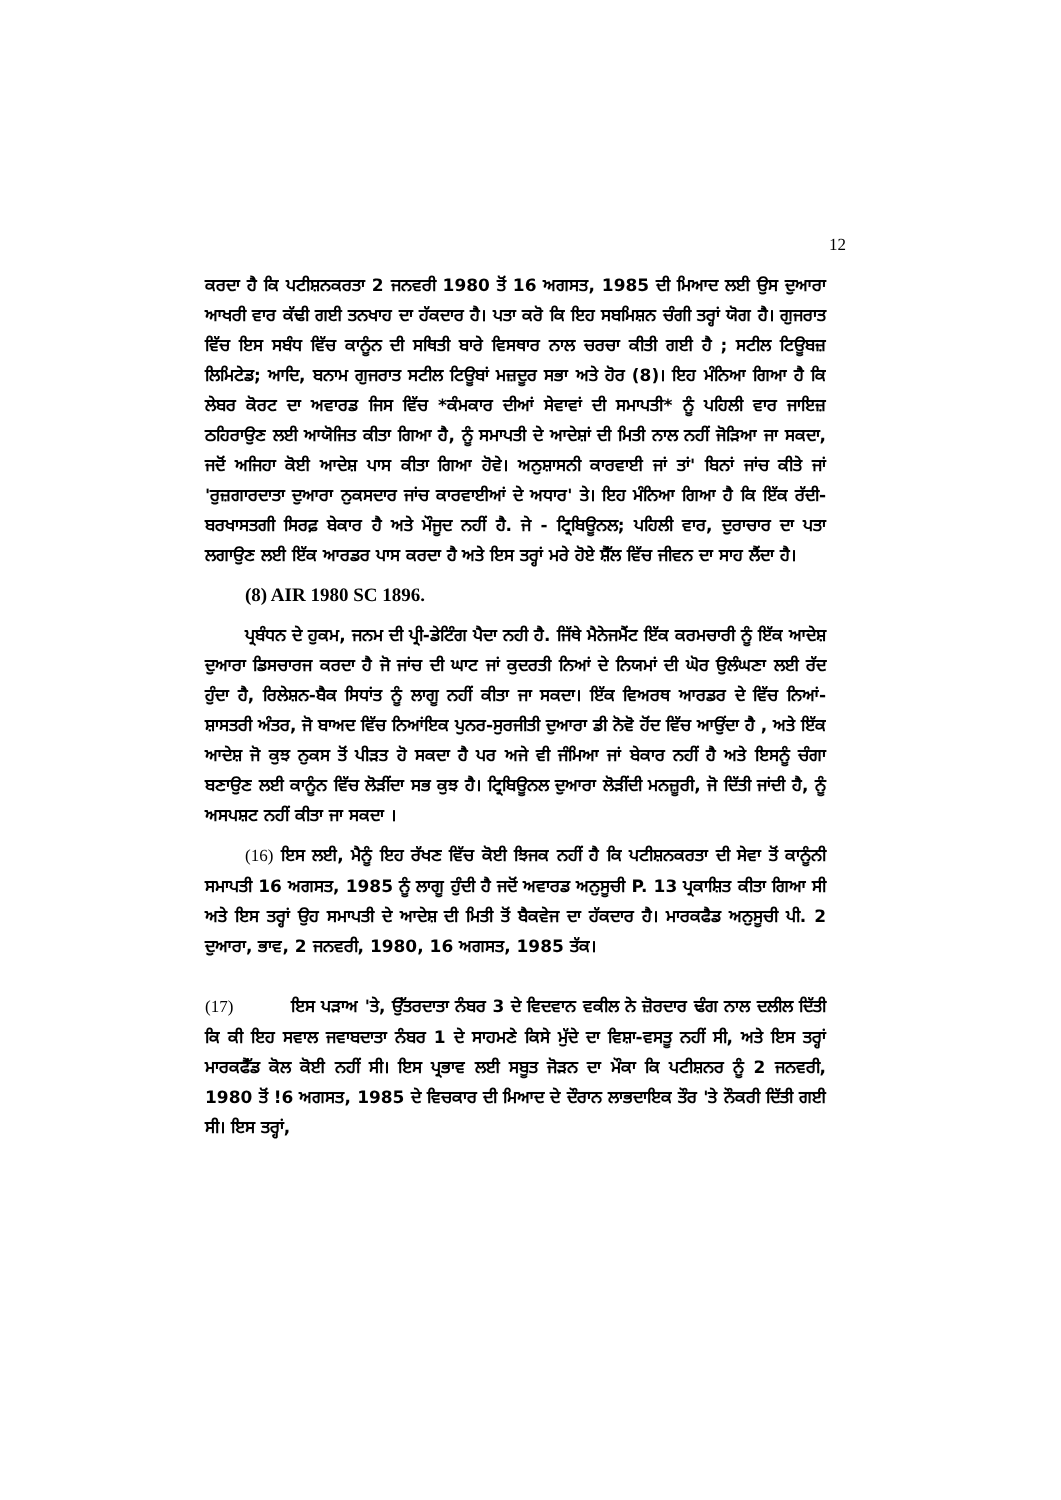12
ਕਰਦਾ ਹੈ ਕਿ ਪਟੀਸ਼ਨਕਰਤਾ 2 ਜਨਵਰੀ 1980 ਤੋਂ 16 ਅਗਸਤ, 1985 ਦੀ ਮਿਆਦ ਲਈ ਉਸ ਦੁਆਰਾ ਆਖਰੀ ਵਾਰ ਕੱਢੀ ਗਈ ਤਨਖਾਹ ਦਾ ਹੱਕਦਾਰ ਹੈ। ਪਤਾ ਕਰੋ ਕਿ ਇਹ ਸਬਮਿਸ਼ਨ ਚੰਗੀ ਤਰ੍ਹਾਂ ਯੋਗ ਹੈ। ਗੁਜਰਾਤ ਵਿੱਚ ਇਸ ਸਬੰਧ ਵਿੱਚ ਕਾਨੂੰਨ ਦੀ ਸਥਿਤੀ ਬਾਰੇ ਵਿਸਥਾਰ ਨਾਲ ਚਰਚਾ ਕੀਤੀ ਗਈ ਹੈ ; ਸਟੀਲ ਟਿਊਬਜ਼ ਲਿਮਿਟੇਡ; ਆਦਿ, ਬਨਾਮ ਗੁਜਰਾਤ ਸਟੀਲ ਟਿਊਬਾਂ ਮਜ਼ਦੂਰ ਸਭਾ ਅਤੇ ਹੋਰ (8)। ਇਹ ਮੰਨਿਆ ਗਿਆ ਹੈ ਕਿ ਲੇਬਰ ਕੋਰਟ ਦਾ ਅਵਾਰਡ ਜਿਸ ਵਿੱਚ *ਕੰਮਕਾਰ ਦੀਆਂ ਸੇਵਾਵਾਂ ਦੀ ਸਮਾਪਤੀ* ਨੂੰ ਪਹਿਲੀ ਵਾਰ ਜਾਇਜ਼ ਠਹਿਰਾਉਣ ਲਈ ਆਯੋਜਿਤ ਕੀਤਾ ਗਿਆ ਹੈ, ਨੂੰ ਸਮਾਪਤੀ ਦੇ ਆਦੇਸ਼ਾਂ ਦੀ ਮਿਤੀ ਨਾਲ ਨਹੀਂ ਜੋੜਿਆ ਜਾ ਸਕਦਾ, ਜਦੋਂ ਅਜਿਹਾ ਕੋਈ ਆਦੇਸ਼ ਪਾਸ ਕੀਤਾ ਗਿਆ ਹੋਵੇ। ਅਨੁਸ਼ਾਸਨੀ ਕਾਰਵਾਈ ਜਾਂ ਤਾਂ' ਬਿਨਾਂ ਜਾਂਚ ਕੀਤੇ ਜਾਂ 'ਰੁਜ਼ਗਾਰਦਾਤਾ ਦੁਆਰਾ ਨੁਕਸਦਾਰ ਜਾਂਚ ਕਾਰਵਾਈਆਂ ਦੇ ਅਧਾਰ' ਤੇ। ਇਹ ਮੰਨਿਆ ਗਿਆ ਹੈ ਕਿ ਇੱਕ ਰੱਦੀ-ਬਰਖਾਸਤਗੀ ਸਿਰਫ਼ ਬੇਕਾਰ ਹੈ ਅਤੇ ਮੌਜੂਦ ਨਹੀਂ ਹੈ. ਜੇ - ਟ੍ਰਿਬਿਊਨਲ; ਪਹਿਲੀ ਵਾਰ, ਦੁਰਾਚਾਰ ਦਾ ਪਤਾ ਲਗਾਉਣ ਲਈ ਇੱਕ ਆਰਡਰ ਪਾਸ ਕਰਦਾ ਹੈ ਅਤੇ ਇਸ ਤਰ੍ਹਾਂ ਮਰੇ ਹੋਏ ਸ਼ੈੱਲ ਵਿੱਚ ਜੀਵਨ ਦਾ ਸਾਹ ਲੈਂਦਾ ਹੈ।
(8) AIR 1980 SC 1896.
ਪ੍ਰਬੰਧਨ ਦੇ ਹੁਕਮ, ਜਨਮ ਦੀ ਪ੍ਰੀ-ਡੇਟਿੰਗ ਪੈਦਾ ਨਹੀ ਹੈ. ਜਿੱਥੇ ਮੈਨੇਜਮੈਂਟ ਇੱਕ ਕਰਮਚਾਰੀ ਨੂੰ ਇੱਕ ਆਦੇਸ਼ ਦੁਆਰਾ ਡਿਸਚਾਰਜ ਕਰਦਾ ਹੈ ਜੋ ਜਾਂਚ ਦੀ ਘਾਟ ਜਾਂ ਕੁਦਰਤੀ ਨਿਆਂ ਦੇ ਨਿਯਮਾਂ ਦੀ ਘੋਰ ਉਲੰਘਣਾ ਲਈ ਰੱਦ ਹੁੰਦਾ ਹੈ, ਰਿਲੇਸ਼ਨ-ਬੈਕ ਸਿਧਾਂਤ ਨੂੰ ਲਾਗੂ ਨਹੀਂ ਕੀਤਾ ਜਾ ਸਕਦਾ। ਇੱਕ ਵਿਅਰਥ ਆਰਡਰ ਦੇ ਵਿੱਚ ਨਿਆਂ-ਸ਼ਾਸਤਰੀ ਅੰਤਰ, ਜੋ ਬਾਅਦ ਵਿੱਚ ਨਿਆਂਇਕ ਪੁਨਰ-ਸੁਰਜੀਤੀ ਦੁਆਰਾ ਡੀ ਨੋਵੋ ਹੋਂਦ ਵਿੱਚ ਆਉਂਦਾ ਹੈ , ਅਤੇ ਇੱਕ ਆਦੇਸ਼ ਜੋ ਕੁਝ ਨੁਕਸ ਤੋਂ ਪੀੜਤ ਹੋ ਸਕਦਾ ਹੈ ਪਰ ਅਜੇ ਵੀ ਜੰਮਿਆ ਜਾਂ ਬੇਕਾਰ ਨਹੀਂ ਹੈ ਅਤੇ ਇਸਨੂੰ ਚੰਗਾ ਬਣਾਉਣ ਲਈ ਕਾਨੂੰਨ ਵਿੱਚ ਲੋੜੀਂਦਾ ਸਭ ਕੁਝ ਹੈ। ਟ੍ਰਿਬਿਊਨਲ ਦੁਆਰਾ ਲੋੜੀਂਦੀ ਮਨਜ਼ੂਰੀ, ਜੋ ਦਿੱਤੀ ਜਾਂਦੀ ਹੈ, ਨੂੰ ਅਸਪਸ਼ਟ ਨਹੀਂ ਕੀਤਾ ਜਾ ਸਕਦਾ ।
(16) ਇਸ ਲਈ, ਮੈਨੂੰ ਇਹ ਰੱਖਣ ਵਿੱਚ ਕੋਈ ਝਿਜਕ ਨਹੀਂ ਹੈ ਕਿ ਪਟੀਸ਼ਨਕਰਤਾ ਦੀ ਸੇਵਾ ਤੋਂ ਕਾਨੂੰਨੀ ਸਮਾਪਤੀ 16 ਅਗਸਤ, 1985 ਨੂੰ ਲਾਗੂ ਹੁੰਦੀ ਹੈ ਜਦੋਂ ਅਵਾਰਡ ਅਨੁਸੂਚੀ P. 13 ਪ੍ਰਕਾਸ਼ਿਤ ਕੀਤਾ ਗਿਆ ਸੀ ਅਤੇ ਇਸ ਤਰ੍ਹਾਂ ਉਹ ਸਮਾਪਤੀ ਦੇ ਆਦੇਸ਼ ਦੀ ਮਿਤੀ ਤੋਂ ਬੈਕਵੇਜ ਦਾ ਹੱਕਦਾਰ ਹੈ। ਮਾਰਕਫੈਡ ਅਨੁਸੂਚੀ ਪੀ. 2 ਦੁਆਰਾ, ਭਾਵ, 2 ਜਨਵਰੀ, 1980, 16 ਅਗਸਤ, 1985 ਤੱਕ।
(17) ਇਸ ਪੜਾਅ 'ਤੇ, ਉੱਤਰਦਾਤਾ ਨੰਬਰ 3 ਦੇ ਵਿਦਵਾਨ ਵਕੀਲ ਨੇ ਜ਼ੋਰਦਾਰ ਢੰਗ ਨਾਲ ਦਲੀਲ ਦਿੱਤੀ ਕਿ ਕੀ ਇਹ ਸਵਾਲ ਜਵਾਬਦਾਤਾ ਨੰਬਰ 1 ਦੇ ਸਾਹਮਣੇ ਕਿਸੇ ਮੁੱਦੇ ਦਾ ਵਿਸ਼ਾ-ਵਸਤੂ ਨਹੀਂ ਸੀ, ਅਤੇ ਇਸ ਤਰ੍ਹਾਂ ਮਾਰਕਫੈੱਡ ਕੋਲ ਕੋਈ ਨਹੀਂ ਸੀ। ਇਸ ਪ੍ਰਭਾਵ ਲਈ ਸਬੂਤ ਜੋੜਨ ਦਾ ਮੌਕਾ ਕਿ ਪਟੀਸ਼ਨਰ ਨੂੰ 2 ਜਨਵਰੀ, 1980 ਤੋਂ !6 ਅਗਸਤ, 1985 ਦੇ ਵਿਚਕਾਰ ਦੀ ਮਿਆਦ ਦੇ ਦੌਰਾਨ ਲਾਭਦਾਇਕ ਤੌਰ 'ਤੇ ਨੌਕਰੀ ਦਿੱਤੀ ਗਈ ਸੀ। ਇਸ ਤਰ੍ਹਾਂ,